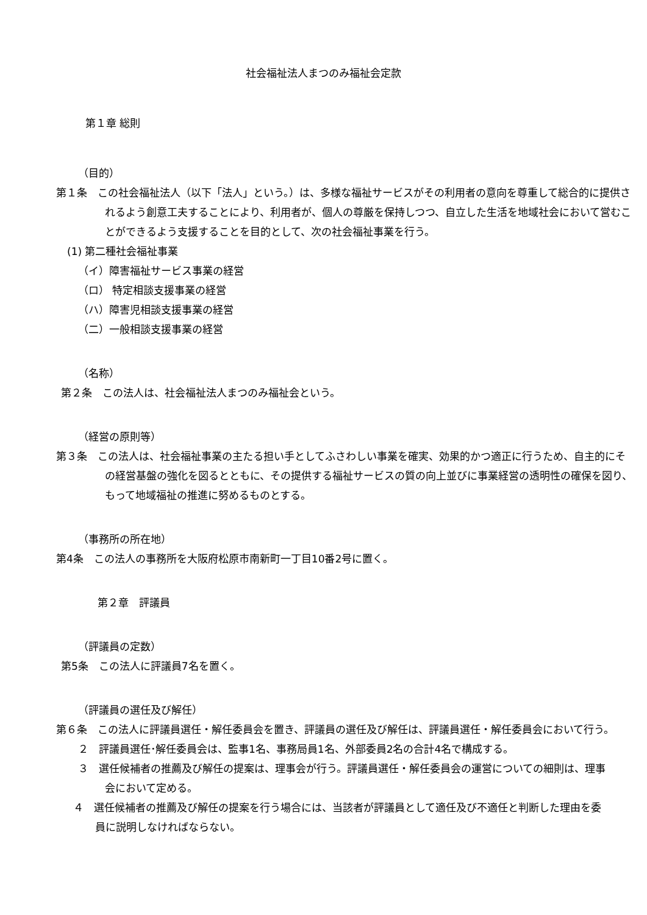社会福祉法人まつのみ福祉会定款
第１章 総則
（目的）
第１条　この社会福祉法人（以下「法人」という。）は、多様な福祉サービスがその利用者の意向を尊重して総合的に提供されるよう創意工夫することにより、利用者が、個人の尊厳を保持しつつ、自立した生活を地域社会において営むことができるよう支援することを目的として、次の社会福祉事業を行う。
(1) 第二種社会福祉事業
（イ）障害福祉サービス事業の経営
（ロ） 特定相談支援事業の経営
（ハ）障害児相談支援事業の経営
（二）一般相談支援事業の経営
（名称）
第２条　この法人は、社会福祉法人まつのみ福祉会という。
（経営の原則等）
第３条　この法人は、社会福祉事業の主たる担い手としてふさわしい事業を確実、効果的かつ適正に行うため、自主的にその経営基盤の強化を図るとともに、その提供する福祉サービスの質の向上並びに事業経営の透明性の確保を図り、もって地域福祉の推進に努めるものとする。
（事務所の所在地）
第4条　この法人の事務所を大阪府松原市南新町一丁目10番2号に置く。
第２章　評議員
（評議員の定数）
第5条　この法人に評議員7名を置く。
（評議員の選任及び解任）
第６条　この法人に評議員選任・解任委員会を置き、評議員の選任及び解任は、評議員選任・解任委員会において行う。
２　評議員選任･解任委員会は、監事1名、事務局員1名、外部委員2名の合計4名で構成する。
３　選任候補者の推薦及び解任の提案は、理事会が行う。評議員選任・解任委員会の運営についての細則は、理事会において定める。
４　選任候補者の推薦及び解任の提案を行う場合には、当該者が評議員として適任及び不適任と判断した理由を委員に説明しなければならない。